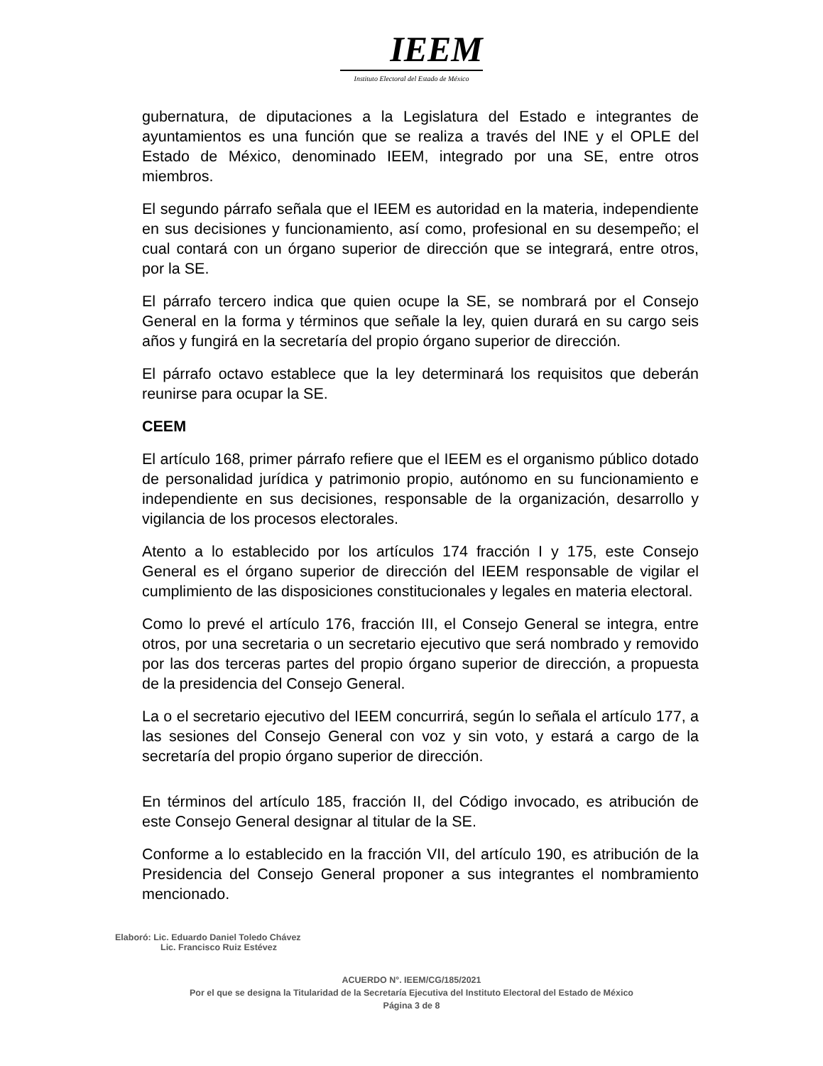IEEM
Instituto Electoral del Estado de México
gubernatura, de diputaciones a la Legislatura del Estado e integrantes de ayuntamientos es una función que se realiza a través del INE y el OPLE del Estado de México, denominado IEEM, integrado por una SE, entre otros miembros.
El segundo párrafo señala que el IEEM es autoridad en la materia, independiente en sus decisiones y funcionamiento, así como, profesional en su desempeño; el cual contará con un órgano superior de dirección que se integrará, entre otros, por la SE.
El párrafo tercero indica que quien ocupe la SE, se nombrará por el Consejo General en la forma y términos que señale la ley, quien durará en su cargo seis años y fungirá en la secretaría del propio órgano superior de dirección.
El párrafo octavo establece que la ley determinará los requisitos que deberán reunirse para ocupar la SE.
CEEM
El artículo 168, primer párrafo refiere que el IEEM es el organismo público dotado de personalidad jurídica y patrimonio propio, autónomo en su funcionamiento e independiente en sus decisiones, responsable de la organización, desarrollo y vigilancia de los procesos electorales.
Atento a lo establecido por los artículos 174 fracción I y 175, este Consejo General es el órgano superior de dirección del IEEM responsable de vigilar el cumplimiento de las disposiciones constitucionales y legales en materia electoral.
Como lo prevé el artículo 176, fracción III, el Consejo General se integra, entre otros, por una secretaria o un secretario ejecutivo que será nombrado y removido por las dos terceras partes del propio órgano superior de dirección, a propuesta de la presidencia del Consejo General.
La o el secretario ejecutivo del IEEM concurrirá, según lo señala el artículo 177, a las sesiones del Consejo General con voz y sin voto, y estará a cargo de la secretaría del propio órgano superior de dirección.
En términos del artículo 185, fracción II, del Código invocado, es atribución de este Consejo General designar al titular de la SE.
Conforme a lo establecido en la fracción VII, del artículo 190, es atribución de la Presidencia del Consejo General proponer a sus integrantes el nombramiento mencionado.
Elaboró: Lic. Eduardo Daniel Toledo Chávez
Lic. Francisco Ruiz Estévez
ACUERDO N°. IEEM/CG/185/2021
Por el que se designa la Titularidad de la Secretaría Ejecutiva del Instituto Electoral del Estado de México
Página 3 de 8